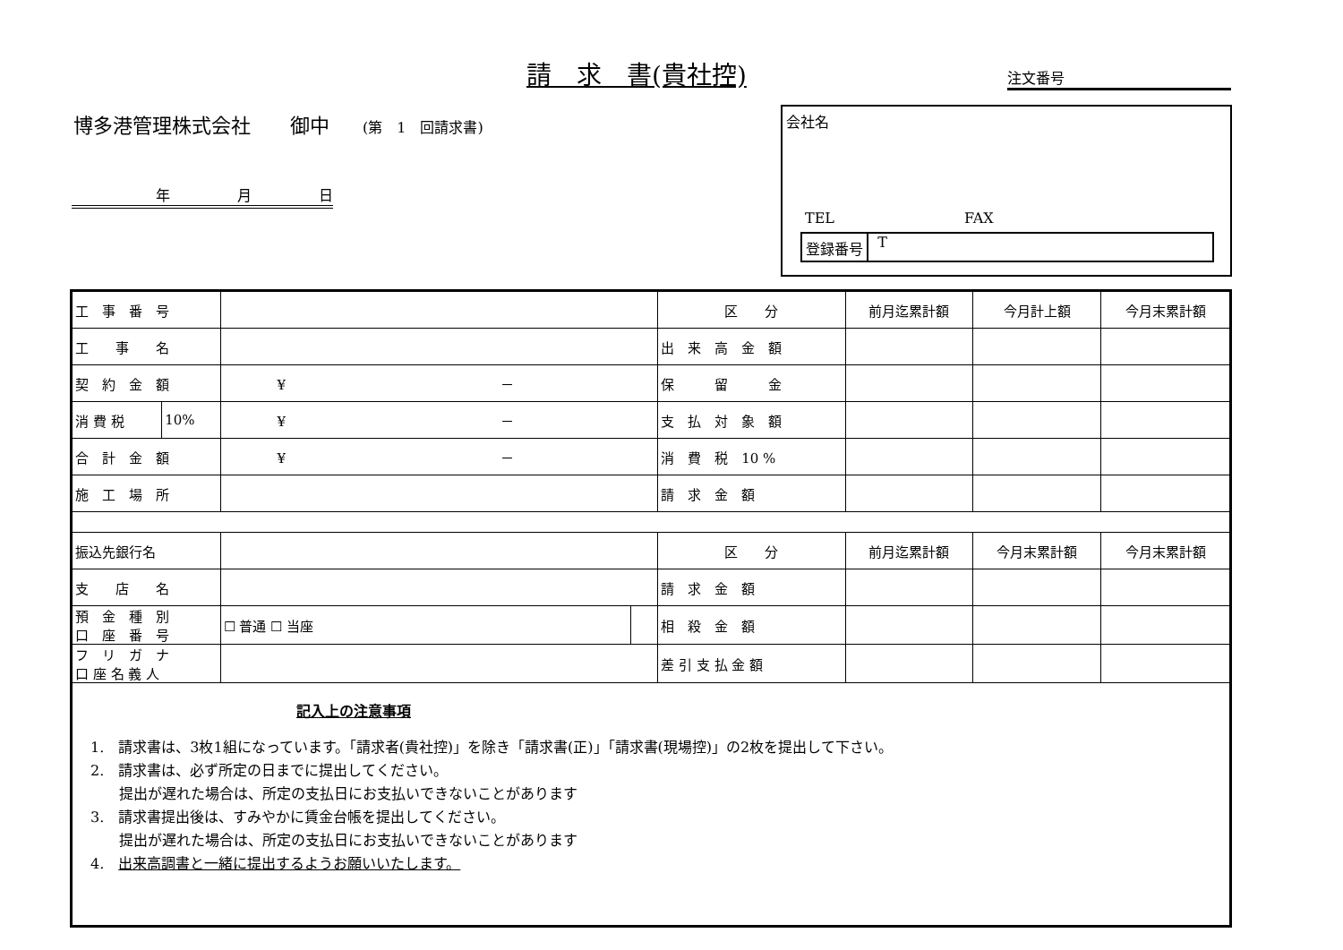請　求　書(貴社控) 注文番号
博多港管理株式会社　　御中 (第　1　回請求書)
年 月 日
会社名
TEL FAX
登録番号 T
| 工 事 番 号 | | | | 区 分 | 前月迄累計額 | 今月計上額 | 今月末累計額 |
| 工 事 名 | | | | 出 来 高 金 額 | | | |
| 契 約 金 額 | | ¥ － | | 保 留 金 | | | |
| 消 費 税 | 10% | ¥ － | | 支 払 対 象 額 | | | |
| 合 計 金 額 | | ¥ － | | 消 費 税 10 % | | | |
| 施 工 場 所 | | | | 請 求 金 額 | | | |
| 振込先銀行名 | | | | 区 分 | 前月迄累計額 | 今月末累計額 | 今月末累計額 |
| 支 店 名 | | | | 請 求 金 額 | | | |
| 預 金 種 別 口 座 番 号 | | ☐ 普通 ☐ 当座 | | 相 殺 金 額 | | | |
| フ リ ガ ナ 口 座 名 義 人 | | | | 差 引 支 払 金 額 | | | |
| 記入上の注意事項 1. 請求書は、3枚1組になっています。「請求者(貴社控)」を除き「請求書(正)」「請求書(現場控)」の2枚を提出して下さい。 2. 請求書は、必ず所定の日までに提出してください。 提出が遅れた場合は、所定の支払日にお支払いできないことがあります 3. 請求書提出後は、すみやかに賃金台帳を提出してください。 提出が遅れた場合は、所定の支払日にお支払いできないことがあります 4. 出来高調書と一緒に提出するようお願いいたします。 | | | | | | | |